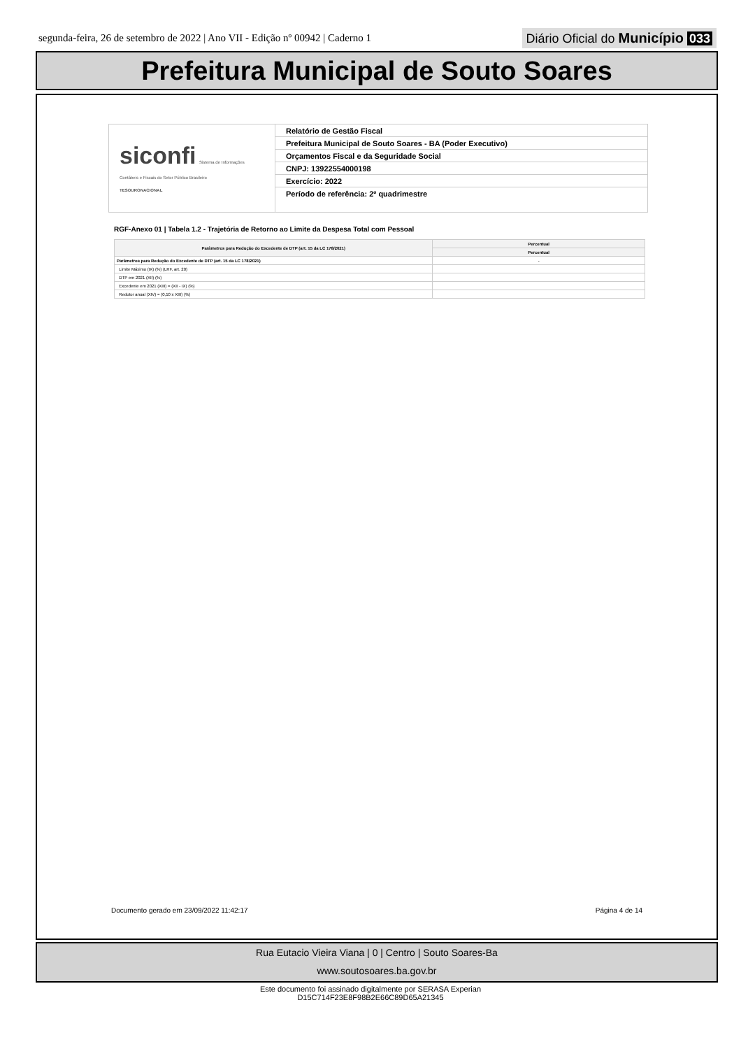segunda-feira, 26 de setembro de 2022 | Ano VII - Edição nº 00942 | Caderno 1
Diário Oficial do Município 033
Prefeitura Municipal de Souto Soares
siconfi Sistema de Informações Contábeis e Fiscais do Setor Público Brasileiro
TESOURONACIONAL
Relatório de Gestão Fiscal
Prefeitura Municipal de Souto Soares - BA (Poder Executivo)
Orçamentos Fiscal e da Seguridade Social
CNPJ: 13922554000198
Exercício: 2022
Período de referência: 2º quadrimestre
RGF-Anexo 01 | Tabela 1.2 - Trajetória de Retorno ao Limite da Despesa Total com Pessoal
| Parâmetros para Redução do Excedente de DTP (art. 15 da LC 178/2021) | Percentual |
| --- | --- |
| | Percentual |
| Parâmetros para Redução do Excedente de DTP (art. 15 da LC 178/2021) | - |
| Limite Máximo (IX) (%) (LRF, art. 20) | |
| DTP em 2021 (XII) (%) | |
| Excedente em 2021 (XIII) = (XII - IX) (%) | |
| Redutor anual (XIV) = (0,10 x XIII) (%) | |
Documento gerado em 23/09/2022 11:42:17
Página 4 de 14
Rua Eutacio Vieira Viana | 0 | Centro | Souto Soares-Ba
www.soutosoares.ba.gov.br
Este documento foi assinado digitalmente por SERASA Experian
D15C714F23E8F98B2E66C89D65A21345